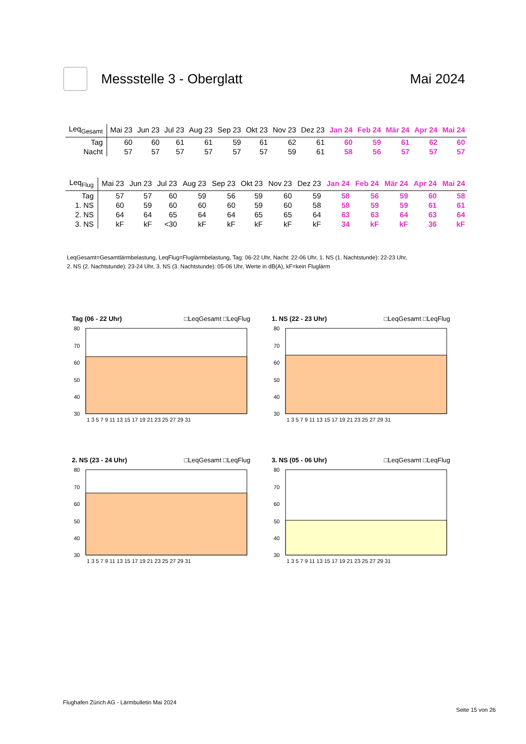Messstelle 3 - Oberglatt Mai 2024
| Leq<sub>Gesamt</sub> | Mai 23 | Jun 23 | Jul 23 | Aug 23 | Sep 23 | Okt 23 | Nov 23 | Dez 23 | Jan 24 | Feb 24 | Mär 24 | Apr 24 | Mai 24 |
| --- | --- | --- | --- | --- | --- | --- | --- | --- | --- | --- | --- | --- | --- |
| Tag | 60 | 60 | 61 | 61 | 59 | 61 | 62 | 61 | 60 | 59 | 61 | 62 | 60 |
| Nacht | 57 | 57 | 57 | 57 | 57 | 57 | 59 | 61 | 58 | 56 | 57 | 57 | 57 |
| Leq<sub>Flug</sub> | Mai 23 | Jun 23 | Jul 23 | Aug 23 | Sep 23 | Okt 23 | Nov 23 | Dez 23 | Jan 24 | Feb 24 | Mär 24 | Apr 24 | Mai 24 |
| --- | --- | --- | --- | --- | --- | --- | --- | --- | --- | --- | --- | --- | --- |
| Tag | 57 | 57 | 60 | 59 | 56 | 59 | 60 | 59 | 58 | 56 | 59 | 60 | 58 |
| 1. NS | 60 | 59 | 60 | 60 | 60 | 59 | 60 | 58 | 58 | 59 | 59 | 61 | 61 |
| 2. NS | 64 | 64 | 65 | 64 | 64 | 65 | 65 | 64 | 63 | 63 | 64 | 63 | 64 |
| 3. NS | kF | kF | <30 | kF | kF | kF | kF | kF | 34 | kF | kF | 36 | kF |
LeqGesamt=Gesamtlärmbelastung, LeqFlug=Fluglärmbelastung, Tag: 06-22 Uhr, Nacht: 22-06 Uhr, 1. NS (1. Nachtstunde): 22-23 Uhr,
2. NS (2. Nachtstunde): 23-24 Uhr, 3. NS (3. Nachtstunde): 05-06 Uhr, Werte in dB(A), kF=kein Fluglärm
Tag (06 - 22 Uhr) □LeqGesamt □LeqFlug
80
70
60
50
40
30
1 3 5 7 9 11 13 15 17 19 21 23 25 27 29 31
1. NS (22 - 23 Uhr) □LeqGesamt □LeqFlug
80
70
60
50
40
30
1 3 5 7 9 11 13 15 17 19 21 23 25 27 29 31
2. NS (23 - 24 Uhr) □LeqGesamt □LeqFlug
80
70
60
50
40
30
1 3 5 7 9 11 13 15 17 19 21 23 25 27 29 31
3. NS (05 - 06 Uhr) □LeqGesamt □LeqFlug
80
70
60
50
40
30
1 3 5 7 9 11 13 15 17 19 21 23 25 27 29 31
Flughafen Zürich AG - Lärmbulletin Mai 2024
Seite 15 von 26